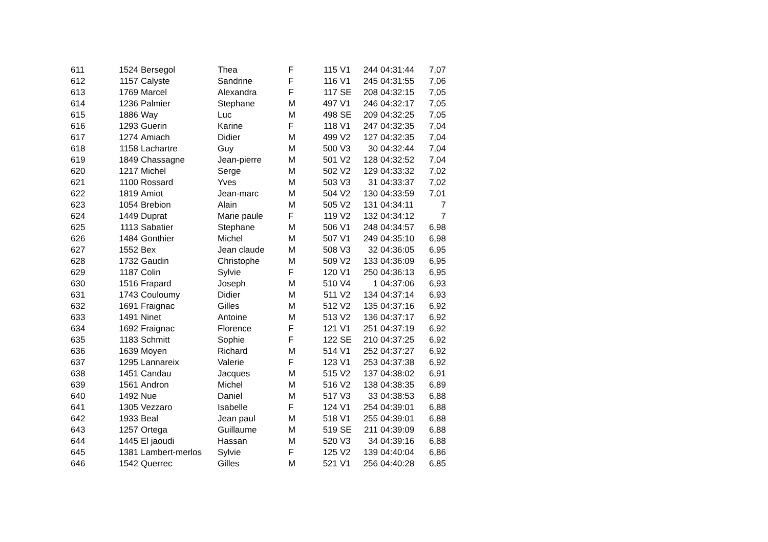| 611 | 1524 | Bersegol | Thea | F | 115 | V1 | 244 | 04:31:44 | 7,07 |
| 612 | 1157 | Calyste | Sandrine | F | 116 | V1 | 245 | 04:31:55 | 7,06 |
| 613 | 1769 | Marcel | Alexandra | F | 117 | SE | 208 | 04:32:15 | 7,05 |
| 614 | 1236 | Palmier | Stephane | M | 497 | V1 | 246 | 04:32:17 | 7,05 |
| 615 | 1886 | Way | Luc | M | 498 | SE | 209 | 04:32:25 | 7,05 |
| 616 | 1293 | Guerin | Karine | F | 118 | V1 | 247 | 04:32:35 | 7,04 |
| 617 | 1274 | Amiach | Didier | M | 499 | V2 | 127 | 04:32:35 | 7,04 |
| 618 | 1158 | Lachartre | Guy | M | 500 | V3 | 30 | 04:32:44 | 7,04 |
| 619 | 1849 | Chassagne | Jean-pierre | M | 501 | V2 | 128 | 04:32:52 | 7,04 |
| 620 | 1217 | Michel | Serge | M | 502 | V2 | 129 | 04:33:32 | 7,02 |
| 621 | 1100 | Rossard | Yves | M | 503 | V3 | 31 | 04:33:37 | 7,02 |
| 622 | 1819 | Amiot | Jean-marc | M | 504 | V2 | 130 | 04:33:59 | 7,01 |
| 623 | 1054 | Brebion | Alain | M | 505 | V2 | 131 | 04:34:11 | 7 |
| 624 | 1449 | Duprat | Marie paule | F | 119 | V2 | 132 | 04:34:12 | 7 |
| 625 | 1113 | Sabatier | Stephane | M | 506 | V1 | 248 | 04:34:57 | 6,98 |
| 626 | 1484 | Gonthier | Michel | M | 507 | V1 | 249 | 04:35:10 | 6,98 |
| 627 | 1552 | Bex | Jean claude | M | 508 | V3 | 32 | 04:36:05 | 6,95 |
| 628 | 1732 | Gaudin | Christophe | M | 509 | V2 | 133 | 04:36:09 | 6,95 |
| 629 | 1187 | Colin | Sylvie | F | 120 | V1 | 250 | 04:36:13 | 6,95 |
| 630 | 1516 | Frapard | Joseph | M | 510 | V4 | 1 | 04:37:06 | 6,93 |
| 631 | 1743 | Couloumy | Didier | M | 511 | V2 | 134 | 04:37:14 | 6,93 |
| 632 | 1691 | Fraignac | Gilles | M | 512 | V2 | 135 | 04:37:16 | 6,92 |
| 633 | 1491 | Ninet | Antoine | M | 513 | V2 | 136 | 04:37:17 | 6,92 |
| 634 | 1692 | Fraignac | Florence | F | 121 | V1 | 251 | 04:37:19 | 6,92 |
| 635 | 1183 | Schmitt | Sophie | F | 122 | SE | 210 | 04:37:25 | 6,92 |
| 636 | 1639 | Moyen | Richard | M | 514 | V1 | 252 | 04:37:27 | 6,92 |
| 637 | 1295 | Lannareix | Valerie | F | 123 | V1 | 253 | 04:37:38 | 6,92 |
| 638 | 1451 | Candau | Jacques | M | 515 | V2 | 137 | 04:38:02 | 6,91 |
| 639 | 1561 | Andron | Michel | M | 516 | V2 | 138 | 04:38:35 | 6,89 |
| 640 | 1492 | Nue | Daniel | M | 517 | V3 | 33 | 04:38:53 | 6,88 |
| 641 | 1305 | Vezzaro | Isabelle | F | 124 | V1 | 254 | 04:39:01 | 6,88 |
| 642 | 1933 | Beal | Jean paul | M | 518 | V1 | 255 | 04:39:01 | 6,88 |
| 643 | 1257 | Ortega | Guillaume | M | 519 | SE | 211 | 04:39:09 | 6,88 |
| 644 | 1445 | El jaoudi | Hassan | M | 520 | V3 | 34 | 04:39:16 | 6,88 |
| 645 | 1381 | Lambert-merlos | Sylvie | F | 125 | V2 | 139 | 04:40:04 | 6,86 |
| 646 | 1542 | Querrec | Gilles | M | 521 | V1 | 256 | 04:40:28 | 6,85 |